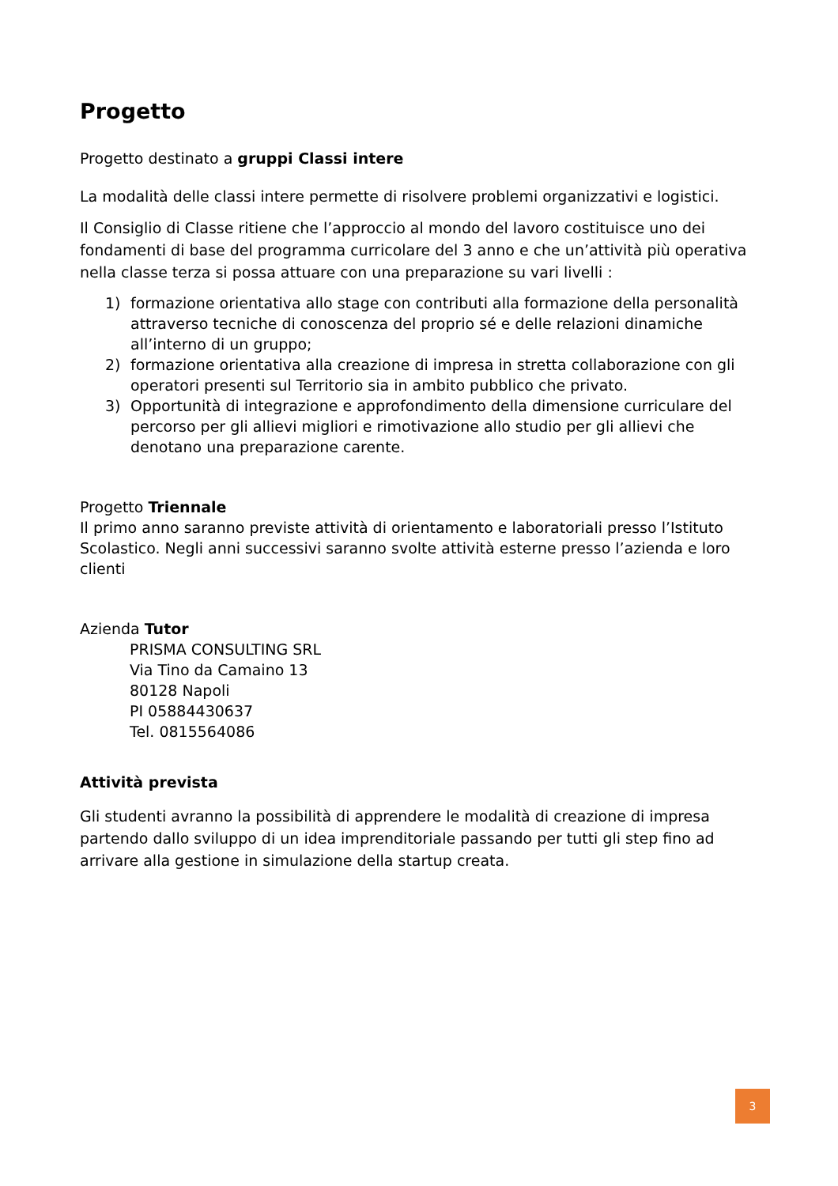Progetto
Progetto destinato a gruppi Classi intere
La modalità delle classi intere permette di risolvere problemi organizzativi e logistici.
Il Consiglio di Classe ritiene che l’approccio al mondo del lavoro costituisce uno dei fondamenti di base del programma curricolare del 3 anno e che un’attività più operativa nella classe terza si possa attuare con una preparazione su vari livelli :
1) formazione orientativa allo stage con contributi alla formazione della personalità attraverso tecniche di conoscenza del proprio sé e delle relazioni dinamiche all’interno di un gruppo;
2) formazione orientativa alla creazione di impresa in stretta collaborazione con gli operatori presenti sul Territorio sia in ambito pubblico che privato.
3) Opportunità di integrazione e approfondimento della dimensione curriculare del percorso per gli allievi migliori e rimotivazione allo studio per gli allievi che denotano una preparazione carente.
Progetto Triennale
Il primo anno saranno previste attività di orientamento e laboratoriali presso l’Istituto Scolastico. Negli anni successivi saranno svolte attività esterne presso l’azienda e loro clienti
Azienda Tutor
PRISMA CONSULTING SRL
Via Tino da Camaino 13
80128 Napoli
PI 05884430637
Tel. 0815564086
Attività prevista
Gli studenti avranno la possibilità di apprendere le modalità di creazione di impresa partendo dallo sviluppo di un idea imprenditoriale passando per tutti gli step fino ad arrivare alla gestione in simulazione della startup creata.
3